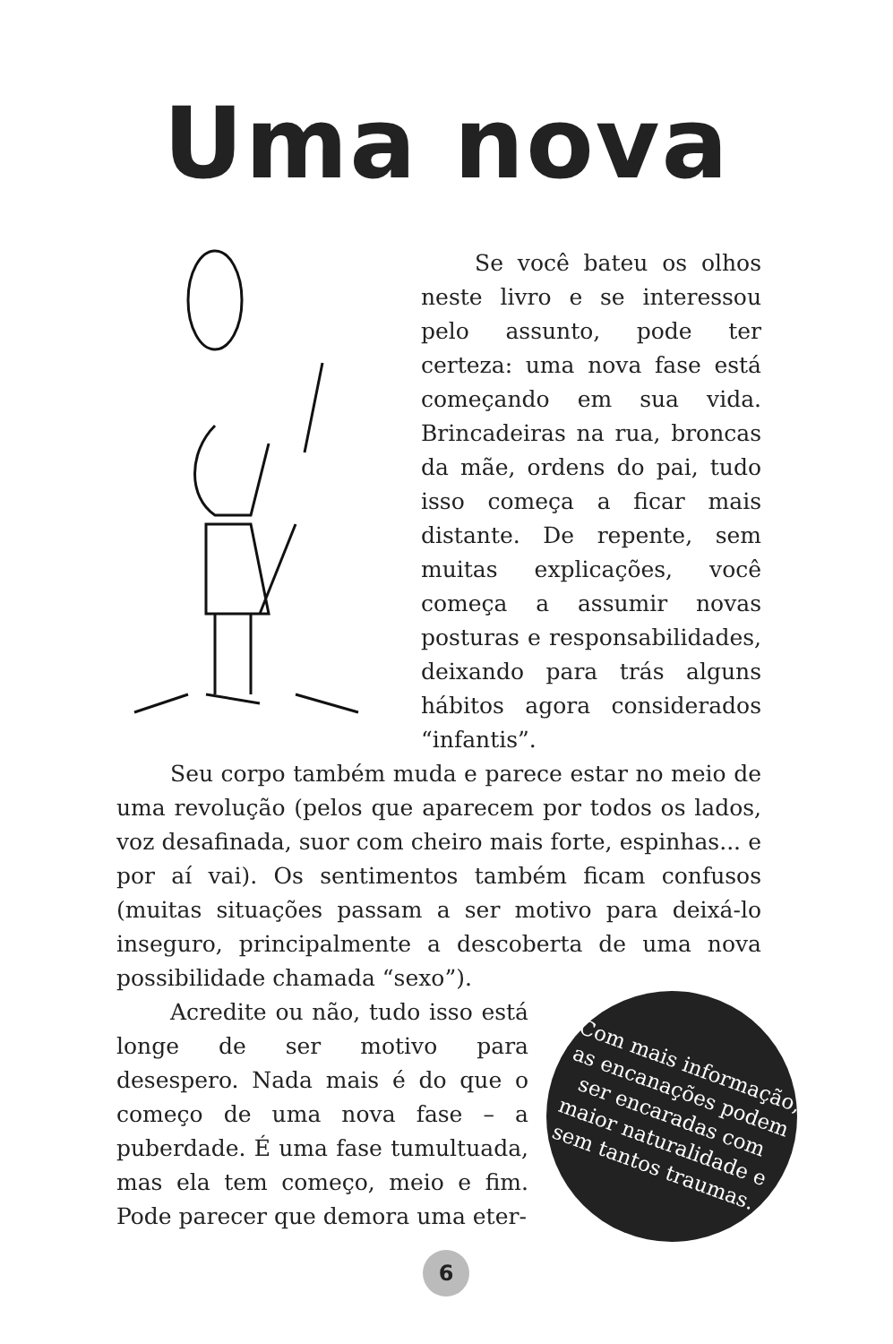Uma nova
Se você bateu os olhos neste livro e se interessou pelo assunto, pode ter certeza: uma nova fase está começando em sua vida. Brincadeiras na rua, broncas da mãe, ordens do pai, tudo isso começa a ficar mais distante. De repente, sem muitas explicações, você começa a assumir novas posturas e responsabilidades, deixando para trás alguns hábitos agora considerados “infantis”.
Seu corpo também muda e parece estar no meio de uma revolução (pelos que aparecem por todos os lados, voz desafinada, suor com cheiro mais forte, espinhas... e por aí vai). Os sentimentos também ficam confusos (muitas situações passam a ser motivo para deixá-lo inseguro, principalmente a descoberta de uma nova possibilidade chamada “sexo”).
Com mais informação, as encanações podem ser encaradas com maior naturalidade e sem tantos traumas.
Acredite ou não, tudo isso está longe de ser motivo para desespero. Nada mais é do que o começo de uma nova fase – a puberdade. É uma fase tumultuada, mas ela tem começo, meio e fim. Pode parecer que demora uma eter-
6